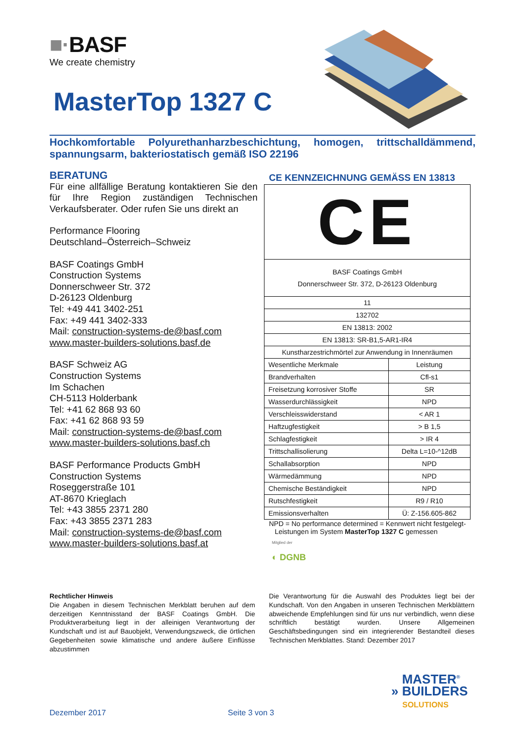■·BASF
We create chemistry
MasterTop 1327 C
Hochkomfortable Polyurethanharzbeschichtung, homogen, trittschalldämmend, spannungsarm, bakteriostatisch gemäß ISO 22196
BERATUNG
Für eine allfällige Beratung kontaktieren Sie den für Ihre Region zuständigen Technischen Verkaufsberater. Oder rufen Sie uns direkt an
Performance Flooring
Deutschland–Österreich–Schweiz
BASF Coatings GmbH
Construction Systems
Donnerschweer Str. 372
D-26123 Oldenburg
Tel: +49 441 3402-251
Fax: +49 441 3402-333
Mail: construction-systems-de@basf.com
www.master-builders-solutions.basf.de
BASF Schweiz AG
Construction Systems
Im Schachen
CH-5113 Holderbank
Tel: +41 62 868 93 60
Fax: +41 62 868 93 59
Mail: construction-systems-de@basf.com
www.master-builders-solutions.basf.ch
BASF Performance Products GmbH
Construction Systems
Roseggerstraße 101
AT-8670 Krieglach
Tel: +43 3855 2371 280
Fax: +43 3855 2371 283
Mail: construction-systems-de@basf.com
www.master-builders-solutions.basf.at
CE KENNZEICHNUNG GEMÄSS EN 13813
| CE | |
| BASF Coatings GmbH Donnerschweer Str. 372, D-26123 Oldenburg | |
| 11 | |
| 132702 | |
| EN 13813: 2002 | |
| EN 13813: SR-B1,5-AR1-IR4 | |
| Kunstharzestrichmörtel zur Anwendung in Innenräumen | |
| Wesentliche Merkmale | Leistung |
| Brandverhalten | Cfl-s1 |
| Freisetzung korrosiver Stoffe | SR |
| Wasserdurchlässigkeit | NPD |
| Verschleisswiderstand | < AR 1 |
| Haftzugfestigkeit | > B 1,5 |
| Schlagfestigkeit | > IR 4 |
| Trittschallisolierung | Delta L=10-^12dB |
| Schallabsorption | NPD |
| Wärmedämmung | NPD |
| Chemische Beständigkeit | NPD |
| Rutschfestigkeit | R9 / R10 |
| Emissionsverhalten | Ü: Z-156.605-862 |
NPD = No performance determined = Kennwert nicht festgelegt-
Leistungen im System MasterTop 1327 C gemessen
Mitglied der
◐ DGNB
Rechtlicher Hinweis
Die Angaben in diesem Technischen Merkblatt beruhen auf dem derzeitigen Kenntnisstand der BASF Coatings GmbH. Die Produktverarbeitung liegt in der alleinigen Verantwortung der Kundschaft und ist auf Bauobjekt, Verwendungszweck, die örtlichen Gegebenheiten sowie klimatische und andere äußere Einflüsse abzustimmen
Die Verantwortung für die Auswahl des Produktes liegt bei der Kundschaft. Von den Angaben in unseren Technischen Merkblättern abweichende Empfehlungen sind für uns nur verbindlich, wenn diese schriftlich bestätigt wurden. Unsere Allgemeinen Geschäftsbedingungen sind ein integrierender Bestandteil dieses Technischen Merkblattes. Stand: Dezember 2017
MASTER<sup>®</sup>
» BUILDERS
SOLUTIONS
Dezember 2017 Seite 3 von 3